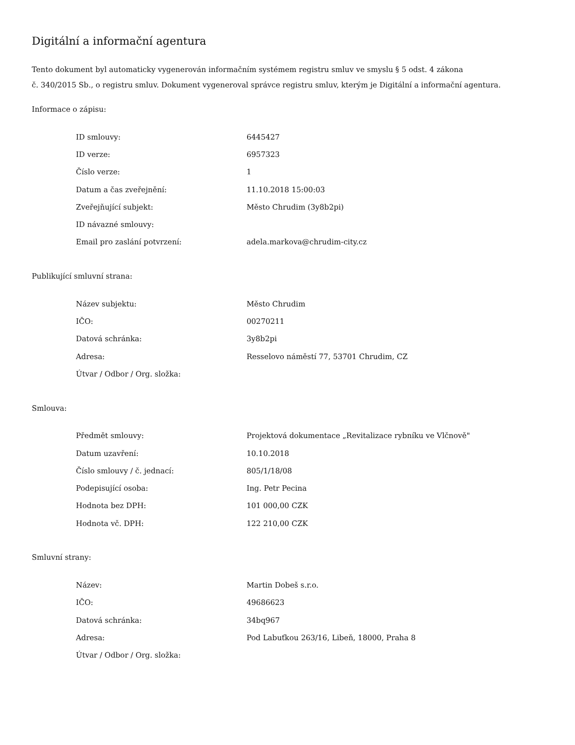Digitální a informační agentura
Tento dokument byl automaticky vygenerován informačním systémem registru smluv ve smyslu § 5 odst. 4 zákona
č. 340/2015 Sb., o registru smluv. Dokument vygeneroval správce registru smluv, kterým je Digitální a informační agentura.
Informace o zápisu:
| ID smlouvy: | 6445427 |
| ID verze: | 6957323 |
| Číslo verze: | 1 |
| Datum a čas zveřejnění: | 11.10.2018 15:00:03 |
| Zveřejňující subjekt: | Město Chrudim (3y8b2pi) |
| ID návazné smlouvy: | |
| Email pro zaslání potvrzení: | adela.markova@chrudim-city.cz |
Publikující smluvní strana:
| Název subjektu: | Město Chrudim |
| IČO: | 00270211 |
| Datová schránka: | 3y8b2pi |
| Adresa: | Resselovo náměstí 77, 53701 Chrudim, CZ |
| Útvar / Odbor / Org. složka: | |
Smlouva:
| Předmět smlouvy: | Projektová dokumentace „Revitalizace rybníku ve Vlčnově" |
| Datum uzavření: | 10.10.2018 |
| Číslo smlouvy / č. jednací: | 805/1/18/08 |
| Podepisující osoba: | Ing. Petr Pecina |
| Hodnota bez DPH: | 101 000,00 CZK |
| Hodnota vč. DPH: | 122 210,00 CZK |
Smluvní strany:
| Název: | Martin Dobeš s.r.o. |
| IČO: | 49686623 |
| Datová schránka: | 34bq967 |
| Adresa: | Pod Labuťkou 263/16, Libeň, 18000, Praha 8 |
| Útvar / Odbor / Org. složka: | |